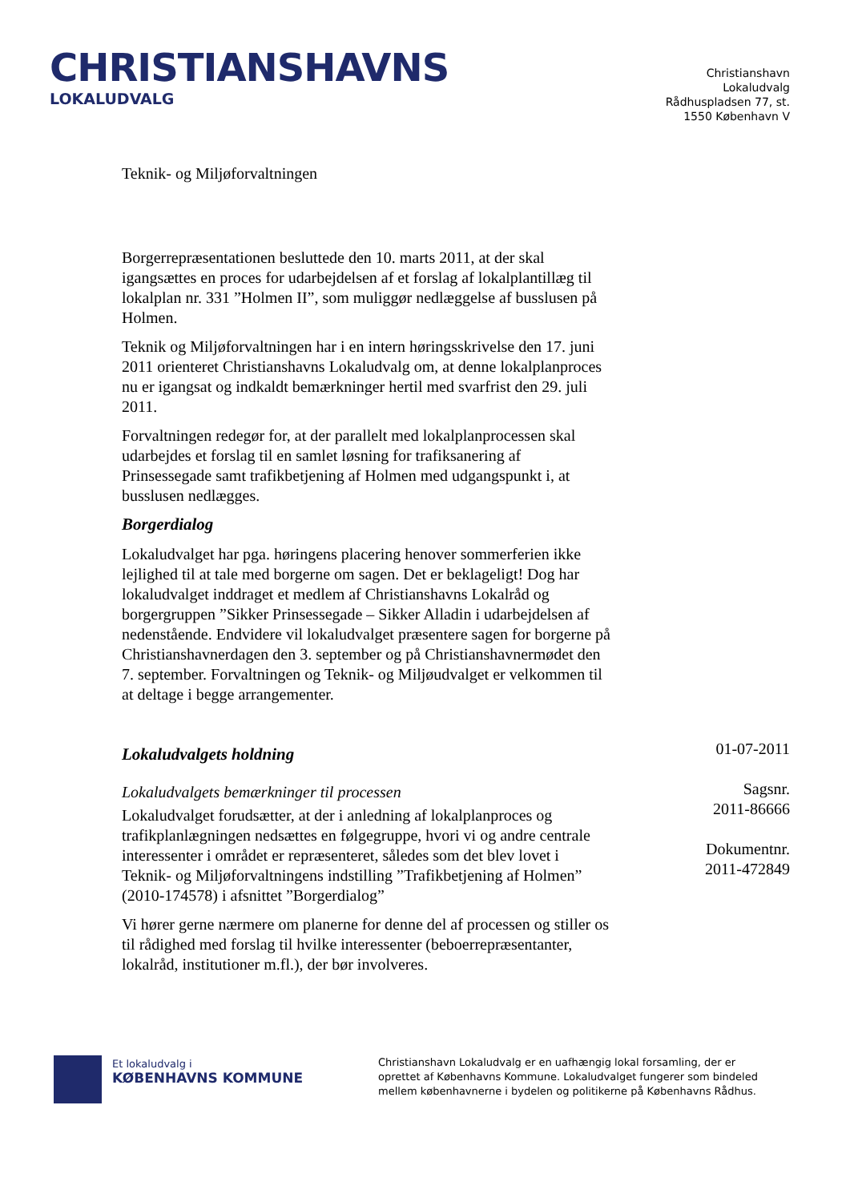CHRISTIANSHAVNS
LOKALUDVALG
Christianshavn
Lokaludvalg
Rådhuspladsen 77, st.
1550 København V
Teknik- og Miljøforvaltningen
Borgerrepræsentationen besluttede den 10. marts 2011, at der skal igangsættes en proces for udarbejdelsen af et forslag af lokalplantillæg til lokalplan nr. 331 ”Holmen II”, som muliggør nedlæggelse af busslusen på Holmen.
Teknik og Miljøforvaltningen har i en intern høringsskrivelse den 17. juni 2011 orienteret Christianshavns Lokaludvalg om, at denne lokalplanproces nu er igangsat og indkaldt bemærkninger hertil med svarfrist den 29. juli 2011.
Forvaltningen redegør for, at der parallelt med lokalplanprocessen skal udarbejdes et forslag til en samlet løsning for trafiksanering af Prinsessegade samt trafikbetjening af Holmen med udgangspunkt i, at busslusen nedlægges.
Borgerdialog
Lokaludvalget har pga. høringens placering henover sommerferien ikke lejlighed til at tale med borgerne om sagen. Det er beklageligt! Dog har lokaludvalget inddraget et medlem af Christianshavns Lokalråd og borgergruppen ”Sikker Prinsessegade – Sikker Alladin i udarbejdelsen af nedenstående. Endvidere vil lokaludvalget præsentere sagen for borgerne på Christianshavnerdagen den 3. september og på Christianshavnermødet den 7. september. Forvaltningen og Teknik- og Miljøudvalget er velkommen til at deltage i begge arrangementer.
Lokaludvalgets holdning
Lokaludvalgets bemærkninger til processen
Lokaludvalget forudsætter, at der i anledning af lokalplanproces og trafikplanlægningen nedsættes en følgegruppe, hvori vi og andre centrale interessenter i området er repræsenteret, således som det blev lovet i Teknik- og Miljøforvaltningens indstilling ”Trafikbetjening af Holmen” (2010-174578) i afsnittet ”Borgerdialog”
Vi hører gerne nærmere om planerne for denne del af processen og stiller os til rådighed med forslag til hvilke interessenter (beboerrepræsentanter, lokalråd, institutioner m.fl.), der bør involveres.
01-07-2011
Sagsnr.
2011-86666
Dokumentnr.
2011-472849
Et lokaludvalg i
KØBENHAVNS KOMMUNE
Christianshavn Lokaludvalg er en uafhængig lokal forsamling, der er oprettet af Københavns Kommune. Lokaludvalget fungerer som bindeled mellem københavnerne i bydelen og politikerne på Københavns Rådhus.